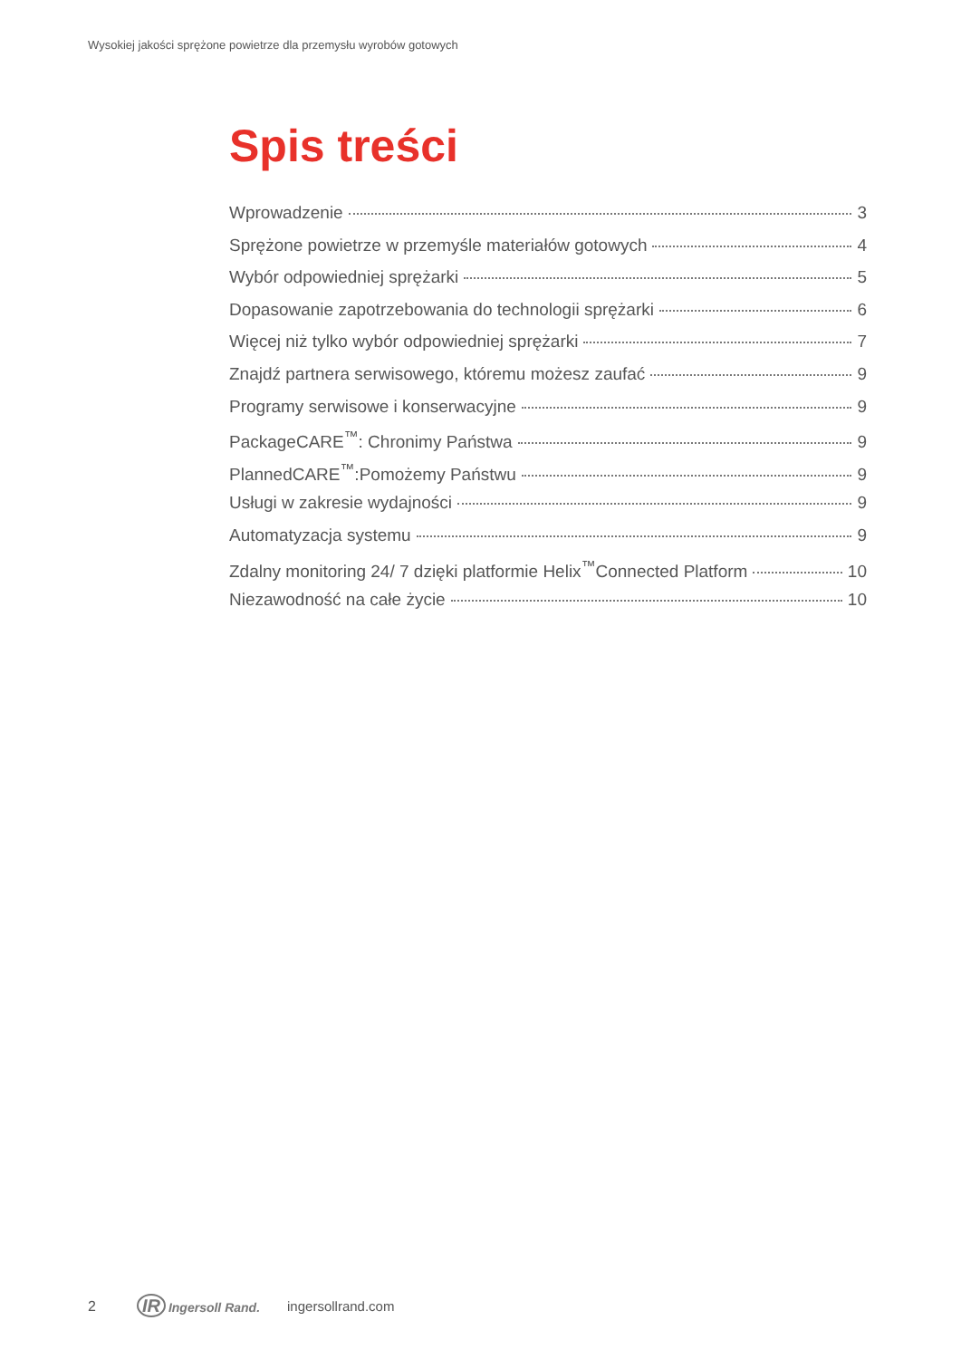Wysokiej jakości sprężone powietrze dla przemysłu wyrobów gotowych
Spis treści
Wprowadzenie 3
Sprężone powietrze w przemyśle materiałów gotowych 4
Wybór odpowiedniej sprężarki 5
Dopasowanie zapotrzebowania do technologii sprężarki 6
Więcej niż tylko wybór odpowiedniej sprężarki 7
Znajdź partnera serwisowego, któremu możesz zaufać 9
Programy serwisowe i konserwacyjne 9
PackageCARE<sup>™</sup>: Chronimy Państwa 9
PlannedCARE<sup>™</sup>:Pomożemy Państwu 9
Usługi w zakresie wydajności 9
Automatyzacja systemu 9
Zdalny monitoring 24/ 7 dzięki platformie Helix<sup>™</sup>Connected Platform 10
Niezawodność na całe życie 10
2 IR Ingersoll Rand. ingersollrand.com